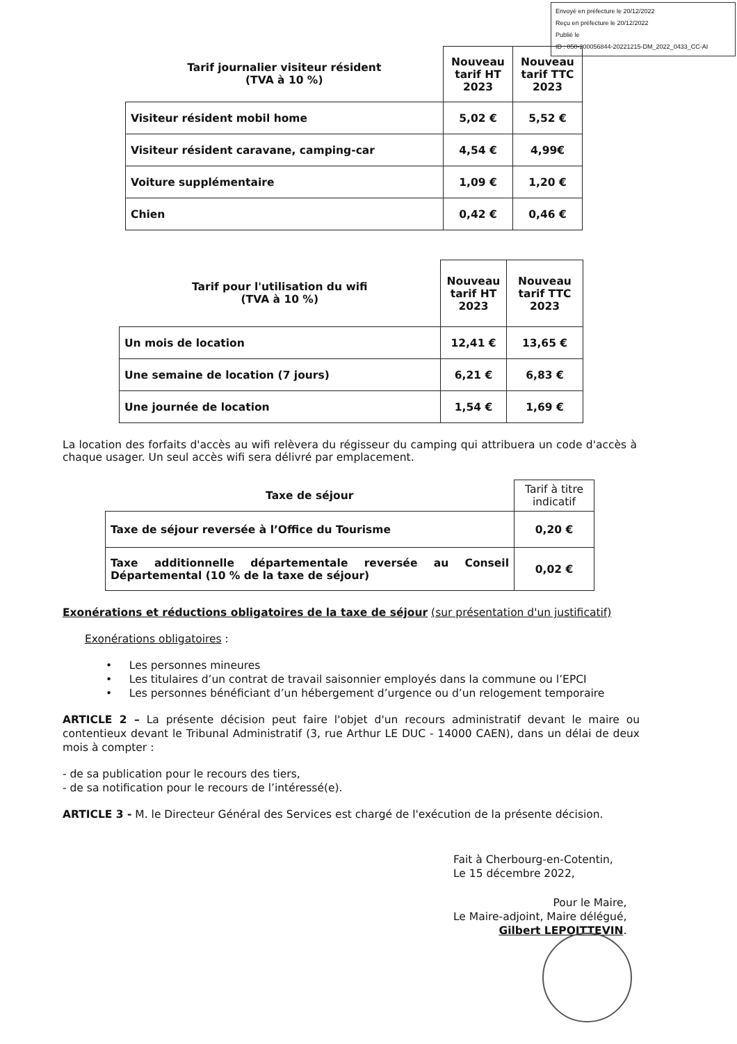Envoyé en préfecture le 20/12/2022
Reçu en préfecture le 20/12/2022
Publié le
ID : 050-200056844-20221215-DM_2022_0433_CC-AI
| Tarif journalier visiteur résident (TVA à 10 %) | Nouveau tarif HT 2023 | Nouveau tarif TTC 2023 |
| --- | --- | --- |
| Visiteur résident mobil home | 5,02 € | 5,52 € |
| Visiteur résident caravane, camping-car | 4,54 € | 4,99€ |
| Voiture supplémentaire | 1,09 € | 1,20 € |
| Chien | 0,42 € | 0,46 € |
| Tarif pour l'utilisation du wifi (TVA à 10 %) | Nouveau tarif HT 2023 | Nouveau tarif TTC 2023 |
| --- | --- | --- |
| Un mois de location | 12,41 € | 13,65 € |
| Une semaine de location (7 jours) | 6,21 € | 6,83 € |
| Une journée de location | 1,54 € | 1,69 € |
La location des forfaits d'accès au wifi relèvera du régisseur du camping qui attribuera un code d'accès à chaque usager. Un seul accès wifi sera délivré par emplacement.
| Taxe de séjour | Tarif à titre indicatif |
| --- | --- |
| Taxe de séjour reversée à l’Office du Tourisme | 0,20 € |
| Taxe additionnelle départementale reversée au Conseil Départemental (10 % de la taxe de séjour) | 0,02 € |
Exonérations et réductions obligatoires de la taxe de séjour (sur présentation d'un justificatif)
Exonérations obligatoires :
• Les personnes mineures
• Les titulaires d’un contrat de travail saisonnier employés dans la commune ou l’EPCI
• Les personnes bénéficiant d’un hébergement d’urgence ou d’un relogement temporaire
ARTICLE 2 – La présente décision peut faire l'objet d'un recours administratif devant le maire ou contentieux devant le Tribunal Administratif (3, rue Arthur LE DUC - 14000 CAEN), dans un délai de deux mois à compter :
- de sa publication pour le recours des tiers,
- de sa notification pour le recours de l’intéressé(e).
ARTICLE 3 - M. le Directeur Général des Services est chargé de l'exécution de la présente décision.
Fait à Cherbourg-en-Cotentin,
Le 15 décembre 2022,
Pour le Maire,
Le Maire-adjoint, Maire délégué,
Gilbert LEPOITTEVIN.